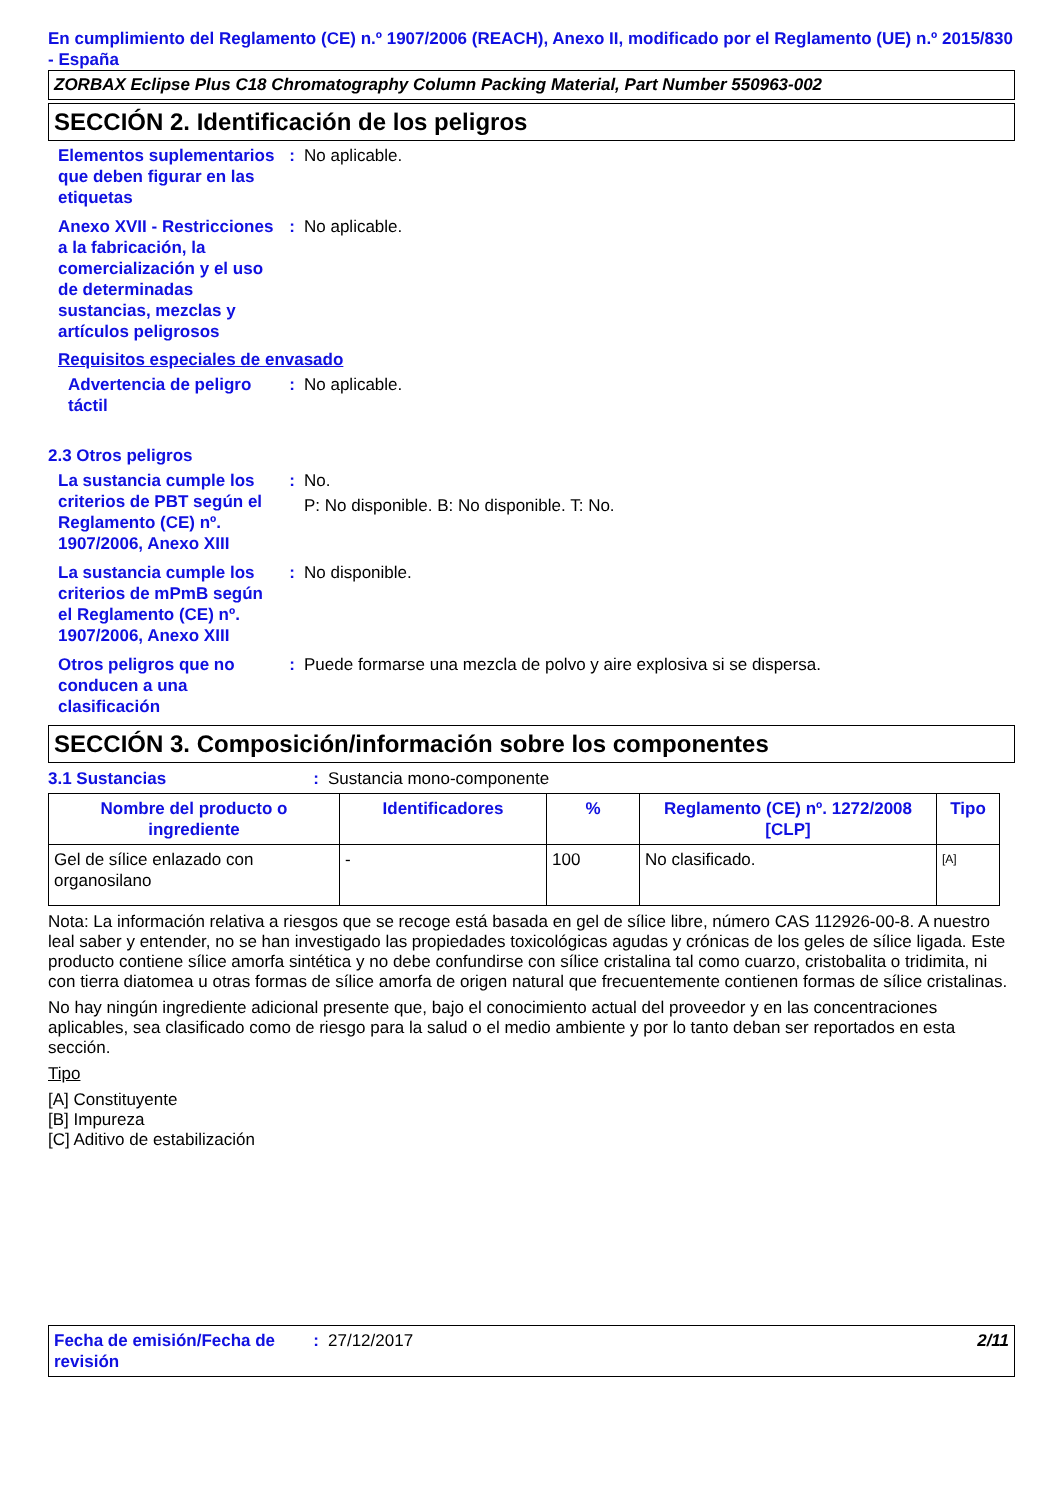En cumplimiento del Reglamento (CE) n.º 1907/2006 (REACH), Anexo II, modificado por el Reglamento (UE) n.º 2015/830 - España
ZORBAX Eclipse Plus C18 Chromatography Column Packing Material, Part Number 550963-002
SECCIÓN 2. Identificación de los peligros
Elementos suplementarios que deben figurar en las etiquetas
: No aplicable.
Anexo XVII - Restricciones a la fabricación, la comercialización y el uso de determinadas sustancias, mezclas y artículos peligrosos
: No aplicable.
Requisitos especiales de envasado
Advertencia de peligro táctil
: No aplicable.
2.3 Otros peligros
La sustancia cumple los criterios de PBT según el Reglamento (CE) nº. 1907/2006, Anexo XIII
: No.
P: No disponible. B: No disponible. T: No.
La sustancia cumple los criterios de mPmB según el Reglamento (CE) nº. 1907/2006, Anexo XIII
: No disponible.
Otros peligros que no conducen a una clasificación
: Puede formarse una mezcla de polvo y aire explosiva si se dispersa.
SECCIÓN 3. Composición/información sobre los componentes
3.1 Sustancias : Sustancia mono-componente
| Nombre del producto o ingrediente | Identificadores | % | Reglamento (CE) nº. 1272/2008 [CLP] | Tipo |
| --- | --- | --- | --- | --- |
| Gel de sílice enlazado con organosilano | - | 100 | No clasificado. | [A] |
Nota: La información relativa a riesgos que se recoge está basada en gel de sílice libre, número CAS 112926-00-8. A nuestro leal saber y entender, no se han investigado las propiedades toxicológicas agudas y crónicas de los geles de sílice ligada. Este producto contiene sílice amorfa sintética y no debe confundirse con sílice cristalina tal como cuarzo, cristobalita o tridimita, ni con tierra diatomea u otras formas de sílice amorfa de origen natural que frecuentemente contienen formas de sílice cristalinas.
No hay ningún ingrediente adicional presente que, bajo el conocimiento actual del proveedor y en las concentraciones aplicables, sea clasificado como de riesgo para la salud o el medio ambiente y por lo tanto deban ser reportados en esta sección.
Tipo
[A] Constituyente
[B] Impureza
[C] Aditivo de estabilización
Fecha de emisión/Fecha de revisión
: 27/12/2017 2/11